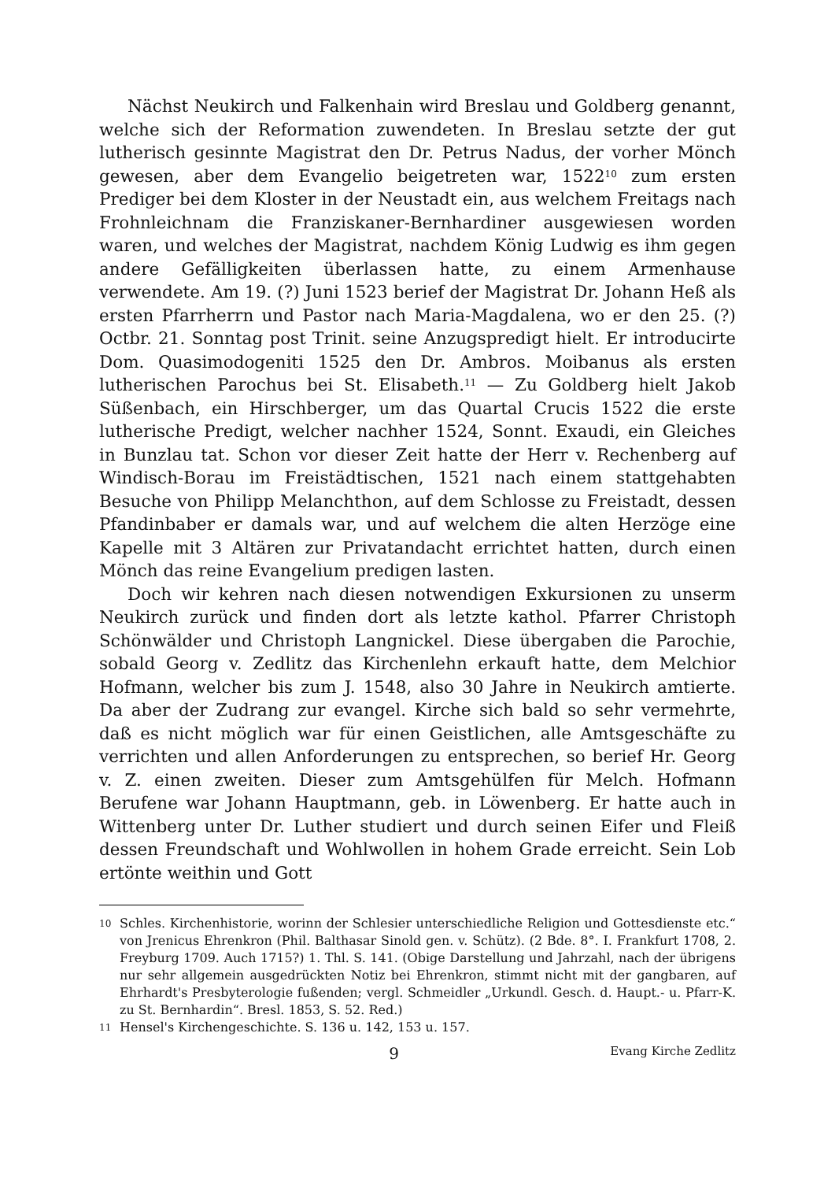Nächst Neukirch und Falkenhain wird Breslau und Goldberg genannt, welche sich der Reformation zuwendeten. In Breslau setzte der gut lutherisch gesinnte Magistrat den Dr. Petrus Nadus, der vorher Mönch gewesen, aber dem Evangelio beigetreten war, 1522<sup>10</sup> zum ersten Prediger bei dem Kloster in der Neustadt ein, aus welchem Freitags nach Frohnleichnam die Franziskaner-Bernhardiner ausgewiesen worden waren, und welches der Magistrat, nachdem König Ludwig es ihm gegen andere Gefälligkeiten überlassen hatte, zu einem Armenhause verwendete. Am 19. (?) Juni 1523 berief der Magistrat Dr. Johann Heß als ersten Pfarrherrn und Pastor nach Maria-Magdalena, wo er den 25. (?) Octbr. 21. Sonntag post Trinit. seine Anzugspredigt hielt. Er introducirte Dom. Quasimodogeniti 1525 den Dr. Ambros. Moibanus als ersten lutherischen Parochus bei St. Elisabeth.<sup>11</sup> — Zu Goldberg hielt Jakob Süßenbach, ein Hirschberger, um das Quartal Crucis 1522 die erste lutherische Predigt, welcher nachher 1524, Sonnt. Exaudi, ein Gleiches in Bunzlau tat. Schon vor dieser Zeit hatte der Herr v. Rechenberg auf Windisch-Borau im Freistädtischen, 1521 nach einem stattgehabten Besuche von Philipp Melanchthon, auf dem Schlosse zu Freistadt, dessen Pfandinbaber er damals war, und auf welchem die alten Herzöge eine Kapelle mit 3 Altären zur Privatandacht errichtet hatten, durch einen Mönch das reine Evangelium predigen lasten.
Doch wir kehren nach diesen notwendigen Exkursionen zu unserm Neukirch zurück und finden dort als letzte kathol. Pfarrer Christoph Schönwälder und Christoph Langnickel. Diese übergaben die Parochie, sobald Georg v. Zedlitz das Kirchenlehn erkauft hatte, dem Melchior Hofmann, welcher bis zum J. 1548, also 30 Jahre in Neukirch amtierte. Da aber der Zudrang zur evangel. Kirche sich bald so sehr vermehrte, daß es nicht möglich war für einen Geistlichen, alle Amtsgeschäfte zu verrichten und allen Anforderungen zu entsprechen, so berief Hr. Georg v. Z. einen zweiten. Dieser zum Amtsgehülfen für Melch. Hofmann Berufene war Johann Hauptmann, geb. in Löwenberg. Er hatte auch in Wittenberg unter Dr. Luther studiert und durch seinen Eifer und Fleiß dessen Freundschaft und Wohlwollen in hohem Grade erreicht. Sein Lob ertönte weithin und Gott
10 Schles. Kirchenhistorie, worinn der Schlesier unterschiedliche Religion und Gottesdienste etc.“ von Jrenicus Ehrenkron (Phil. Balthasar Sinold gen. v. Schütz). (2 Bde. 8°. I. Frankfurt 1708, 2. Freyburg 1709. Auch 1715?) 1. Thl. S. 141. (Obige Darstellung und Jahrzahl, nach der übrigens nur sehr allgemein ausgedrückten Notiz bei Ehrenkron, stimmt nicht mit der gangbaren, auf Ehrhardt's Presbyterologie fußenden; vergl. Schmeidler „Urkundl. Gesch. d. Haupt.- u. Pfarr-K. zu St. Bernhardin“. Bresl. 1853, S. 52. Red.)
11 Hensel's Kirchengeschichte. S. 136 u. 142, 153 u. 157.
9 Evang Kirche Zedlitz